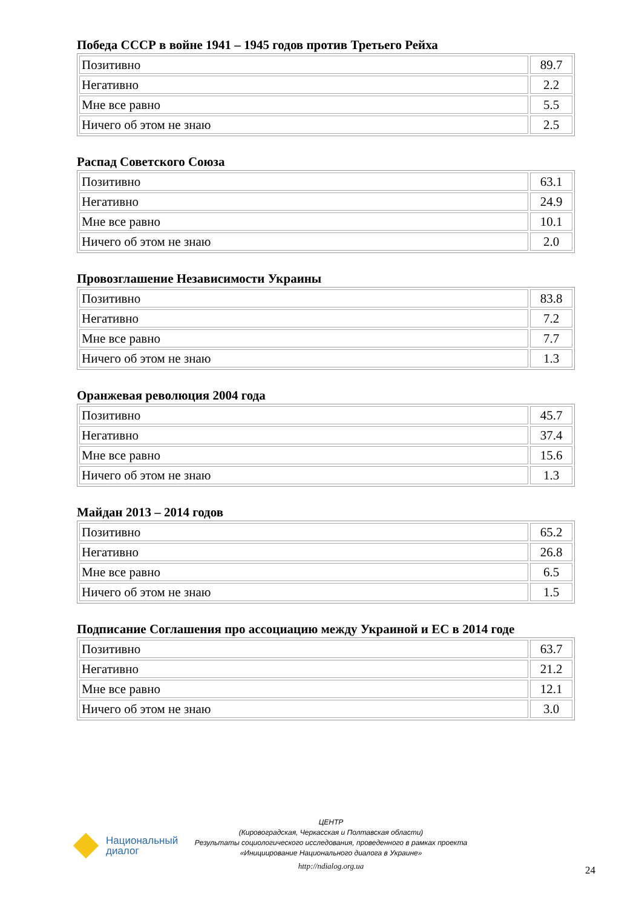Победа СССР в войне 1941 – 1945 годов против Третьего Рейха
| Позитивно | 89.7 |
| Негативно | 2.2 |
| Мне все равно | 5.5 |
| Ничего об этом не знаю | 2.5 |
Распад Советского Союза
| Позитивно | 63.1 |
| Негативно | 24.9 |
| Мне все равно | 10.1 |
| Ничего об этом не знаю | 2.0 |
Провозглашение Независимости Украины
| Позитивно | 83.8 |
| Негативно | 7.2 |
| Мне все равно | 7.7 |
| Ничего об этом не знаю | 1.3 |
Оранжевая революция 2004 года
| Позитивно | 45.7 |
| Негативно | 37.4 |
| Мне все равно | 15.6 |
| Ничего об этом не знаю | 1.3 |
Майдан 2013 – 2014 годов
| Позитивно | 65.2 |
| Негативно | 26.8 |
| Мне все равно | 6.5 |
| Ничего об этом не знаю | 1.5 |
Подписание Соглашения про ассоциацию между Украиной и ЕС в 2014 годе
| Позитивно | 63.7 |
| Негативно | 21.2 |
| Мне все равно | 12.1 |
| Ничего об этом не знаю | 3.0 |
Национальный
диалог
ЦЕНТР
(Кировоградская, Черкасская и Полтавская области)
Результаты социологического исследования, проведенного в рамках проекта
«Инициирование Национального диалога в Украине»
http://ndialog.org.ua
24